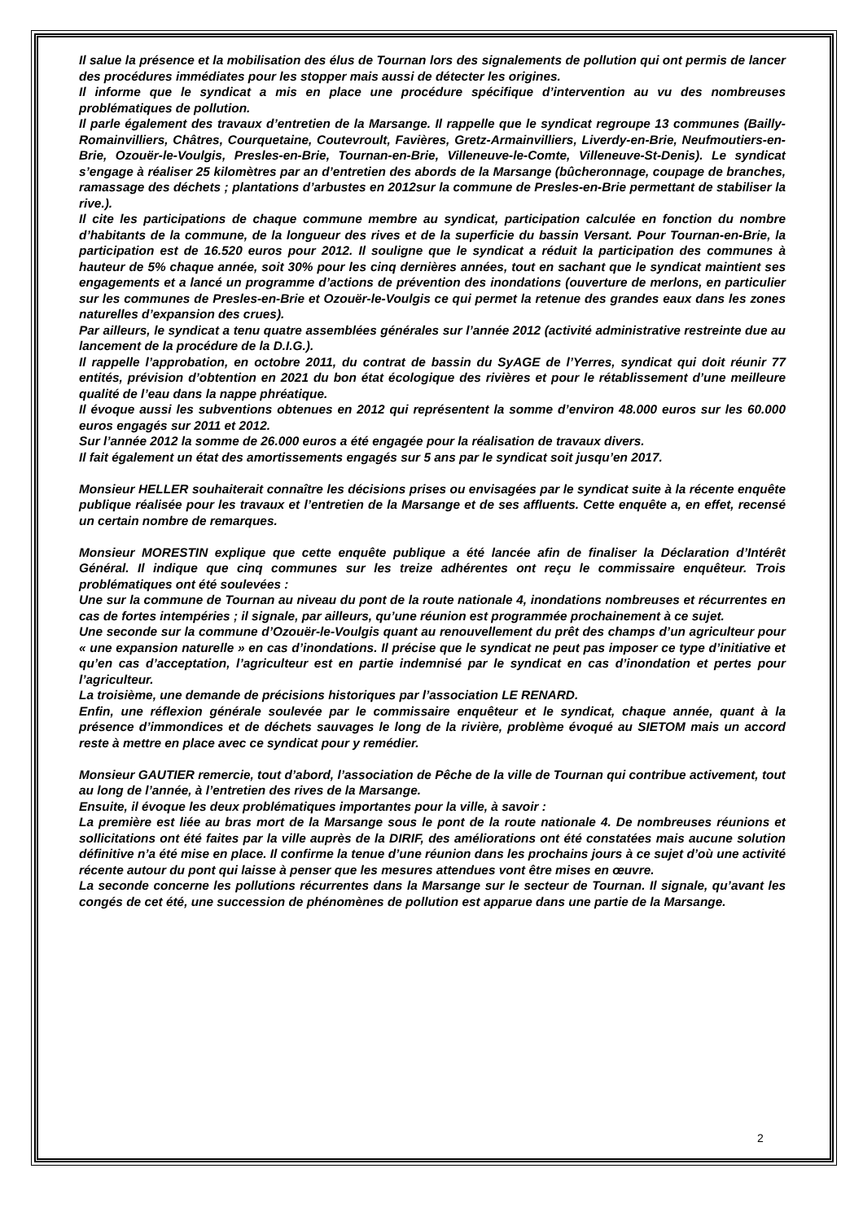Il salue la présence et la mobilisation des élus de Tournan lors des signalements de pollution qui ont permis de lancer des procédures immédiates pour les stopper mais aussi de détecter les origines.
Il informe que le syndicat a mis en place une procédure spécifique d’intervention au vu des nombreuses problématiques de pollution.
Il parle également des travaux d’entretien de la Marsange. Il rappelle que le syndicat regroupe 13 communes (Bailly-Romainvilliers, Châtres, Courquetaine, Coutevroult, Favières, Gretz-Armainvilliers, Liverdy-en-Brie, Neufmoutiers-en-Brie, Ozouër-le-Voulgis, Presles-en-Brie, Tournan-en-Brie, Villeneuve-le-Comte, Villeneuve-St-Denis). Le syndicat s’engage à réaliser 25 kilomètres par an d’entretien des abords de la Marsange (bûcheronnage, coupage de branches, ramassage des déchets ; plantations d’arbustes en 2012sur la commune de Presles-en-Brie permettant de stabiliser la rive.).
Il cite les participations de chaque commune membre au syndicat, participation calculée en fonction du nombre d’habitants de la commune, de la longueur des rives et de la superficie du bassin Versant. Pour Tournan-en-Brie, la participation est de 16.520 euros pour 2012. Il souligne que le syndicat a réduit la participation des communes à hauteur de 5% chaque année, soit 30% pour les cinq dernières années, tout en sachant que le syndicat maintient ses engagements et a lancé un programme d’actions de prévention des inondations (ouverture de merlons, en particulier sur les communes de Presles-en-Brie et Ozouër-le-Voulgis ce qui permet la retenue des grandes eaux dans les zones naturelles d’expansion des crues).
Par ailleurs, le syndicat a tenu quatre assemblées générales sur l’année 2012 (activité administrative restreinte due au lancement de la procédure de la D.I.G.).
Il rappelle l’approbation, en octobre 2011, du contrat de bassin du SyAGE de l’Yerres, syndicat qui doit réunir 77 entités, prévision d’obtention en 2021 du bon état écologique des rivières et pour le rétablissement d’une meilleure qualité de l’eau dans la nappe phréatique.
Il évoque aussi les subventions obtenues en 2012 qui représentent la somme d’environ 48.000 euros sur les 60.000 euros engagés sur 2011 et 2012.
Sur l’année 2012 la somme de 26.000 euros a été engagée pour la réalisation de travaux divers.
Il fait également un état des amortissements engagés sur 5 ans par le syndicat soit jusqu’en 2017.
Monsieur HELLER souhaiterait connaître les décisions prises ou envisagées par le syndicat suite à la récente enquête publique réalisée pour les travaux et l’entretien de la Marsange et de ses affluents. Cette enquête a, en effet, recensé un certain nombre de remarques.
Monsieur MORESTIN explique que cette enquête publique a été lancée afin de finaliser la Déclaration d’Intérêt Général. Il indique que cinq communes sur les treize adhérentes ont reçu le commissaire enquêteur. Trois problématiques ont été soulevées :
Une sur la commune de Tournan au niveau du pont de la route nationale 4, inondations nombreuses et récurrentes en cas de fortes intempéries ; il signale, par ailleurs, qu’une réunion est programmée prochainement à ce sujet.
Une seconde sur la commune d’Ozouër-le-Voulgis quant au renouvellement du prêt des champs d’un agriculteur pour « une expansion naturelle » en cas d’inondations. Il précise que le syndicat ne peut pas imposer ce type d’initiative et qu’en cas d’acceptation, l’agriculteur est en partie indemnisé par le syndicat en cas d’inondation et pertes pour l’agriculteur.
La troisième, une demande de précisions historiques par l’association LE RENARD.
Enfin, une réflexion générale soulevée par le commissaire enquêteur et le syndicat, chaque année, quant à la présence d’immondices et de déchets sauvages le long de la rivière, problème évoqué au SIETOM mais un accord reste à mettre en place avec ce syndicat pour y remédier.
Monsieur GAUTIER remercie, tout d’abord, l’association de Pêche de la ville de Tournan qui contribue activement, tout au long de l’année, à l’entretien des rives de la Marsange.
Ensuite, il évoque les deux problématiques importantes pour la ville, à savoir :
La première est liée au bras mort de la Marsange sous le pont de la route nationale 4. De nombreuses réunions et sollicitations ont été faites par la ville auprès de la DIRIF, des améliorations ont été constatées mais aucune solution définitive n’a été mise en place. Il confirme la tenue d’une réunion dans les prochains jours à ce sujet d’où une activité récente autour du pont qui laisse à penser que les mesures attendues vont être mises en œuvre.
La seconde concerne les pollutions récurrentes dans la Marsange sur le secteur de Tournan. Il signale, qu’avant les congés de cet été, une succession de phénomènes de pollution est apparue dans une partie de la Marsange.
2